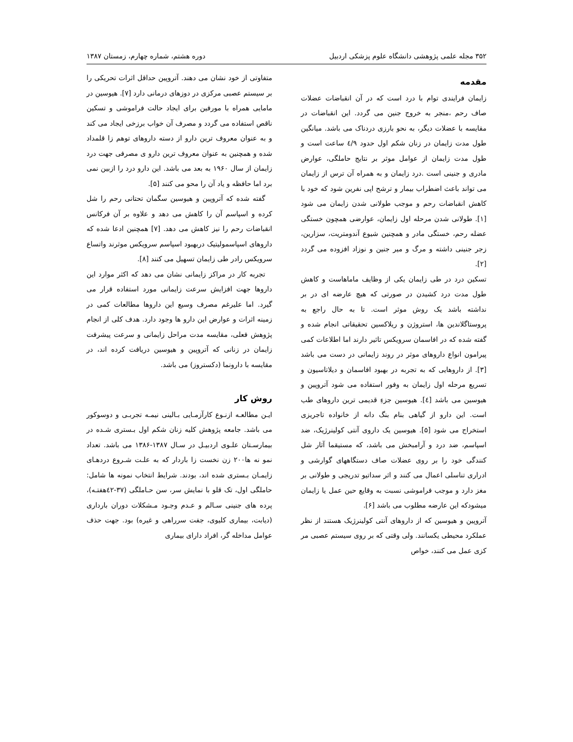۳۵۲ مجله علمی پژوهشی دانشگاه علوم پزشکی اردبیل دوره هشتم، شماره چهارم، زمستان ۱۳۸۷
مقدمه
زایمان فرایندی توام با درد است که در آن انقباضات عضلات صاف رحم ،منجر به خروج جنین می گردد. این انقباضات در مقایسه با عضلات دیگر، به نحو بارزی دردناک می باشد. میانگین طول مدت زایمان در زنان شکم اول حدود ٤/٩ ساعت است و طول مدت زایمان از عوامل موثر بر نتایج حاملگی، عوارض مادری و جنینی است .درد زایمان و به همراه آن ترس از زایمان می تواند باعث اضطراب بیمار و ترشح اپی نفرین شود که خود با کاهش انقباضات رحم و موجب طولانی شدن زایمان می شود [۱]. طولانی شدن مرحله اول زایمان، عوارضی همچون خستگی عضله رحم، خستگی مادر و همچنین شیوع آندومتریت، سزارین، زجر جنینی داشته و مرگ و میر جنین و نوزاد افزوده می گردد [۲].
تسکین درد در طی زایمان یکی از وظایف ماماهاست و کاهش طول مدت درد کشیدن در صورتی که هیچ عارضه ای در بر نداشته باشد یک روش موثر است. تا به حال راجع به پروستاگلاندین ها، استروژن و ریلاکسین تحقیقاتی انجام شده و گفته شده که در افاسمان سرویکس تاثیر دارند اما اطلاعات کمی پیرامون انواع داروهای موثر در روند زایمانی در دست می باشد [۳]. از داروهایی که به تجربه در بهبود افاسمان و دیلاتاسیون و تسریع مرحله اول زایمان به وفور استفاده می شود آتروپین و هیوسین می باشد [٤]. هیوسین جزءِ قدیمی ترین داروهای طب است. این دارو از گیاهی بنام بنگ دانه از خانواده تاجریزی استخراج می شود [۵]. هیوسین یک داروی آنتی کولینرژیک، ضد اسپاسم، ضد درد و آرامبخش می باشد، که مستیقما آثار شل کنندگی خود را بر روی عضلات صاف دستگاههای گوارشی و ادراری تناسلی اعمال می کنند و اثر سداتیو تدریجی و طولانی بر مغز دارد و موجب فراموشی نسبت به وقایع حین عمل یا زایمان میشودکه این عارضه مطلوب می باشد [۶].
آتروپین و هیوسین که از داروهای آنتی کولینرژیک هستند از نظر عملکرد محیطی یکسانند. ولی وقتی که بر روی سیستم عصبی مر کزی عمل می کنند، خواص
متفاوتی از خود نشان می دهند. آتروپین حداقل اثرات تحریکی را بر سیستم عصبی مرکزی در دوزهای درمانی دارد [۷]. هیوسین در مامایی همراه با مورفین برای ایجاد حالت فراموشی و تسکین ناقص استفاده می گردد و مصرف آن خواب برزخی ایجاد می کند و به عنوان معروف ترین دارو از دسته داروهای توهم زا قلمداد شده و همچنین به عنوان معروف ترین دارو ی مصرفی جهت درد زایمان از سال ۱۹۶۰ به بعد می باشد. این دارو درد را ازبین نمی برد اما حافظه و یاد آن را محو می کنند [۵].
گفته شده که آتروپین و هیوسین سگمان تحتانی رحم را شل کرده و اسپاسم آن را کاهش می دهد و علاوه بر آن فرکانس انقباضات رحم را نیز کاهش می دهد. [۷] همچنین ادعا شده که داروهای اسپاسمولیتیک دربهبود اسپاسم سرویکس موثرند واتساع سرویکس رادر طی زایمان تسهیل می کنند [۸].
تجربه کار در مراکز زایمانی نشان می دهد که اکثر موارد این داروها جهت افزایش سرعت زایمانی مورد استفاده قرار می گیرد. اما علیرغم مصرف وسیع این داروها مطالعات کمی در زمینه اثرات و عوارض این دارو ها وجود دارد. هدف کلی از انجام پژوهش فعلی، مقایسه مدت مراحل زایمانی و سرعت پیشرفت زایمان در زنانی که آتروپین و هیوسین دریافت کرده اند، در مقایسه با دارونما (دکستروز) می باشد.
روش کار
ایـن مطالعـه ازنـوع کارآزمـایی بـالینی نیمـه تجربـی و دوسوکور می باشد. جامعه پژوهش کلیه زنان شکم اول بـستری شـده در بیمارسـتان علـوی اردبیـل در سـال ۱۳۸۷-۱۳۸۶ می باشد. تعداد نمو نه ها۲۰۰ زن نخست زا باردار که به علـت شـروع دردهـای زایمـان بـستری شده اند، بودند. شرایط انتخاب نمونه ها شامل: حاملگی اول، تک قلو با نمایش سر، سن حـاملگی (۳۷-٤۲هفتـه)، پرده های جنینی سـالم و عـدم وجـود مـشکلات دوران بارداری (دیابت، بیماری کلیوی، جفت سرراهی و غیره) بود. جهت حذف عوامل مداخله گر، افراد دارای بیماری